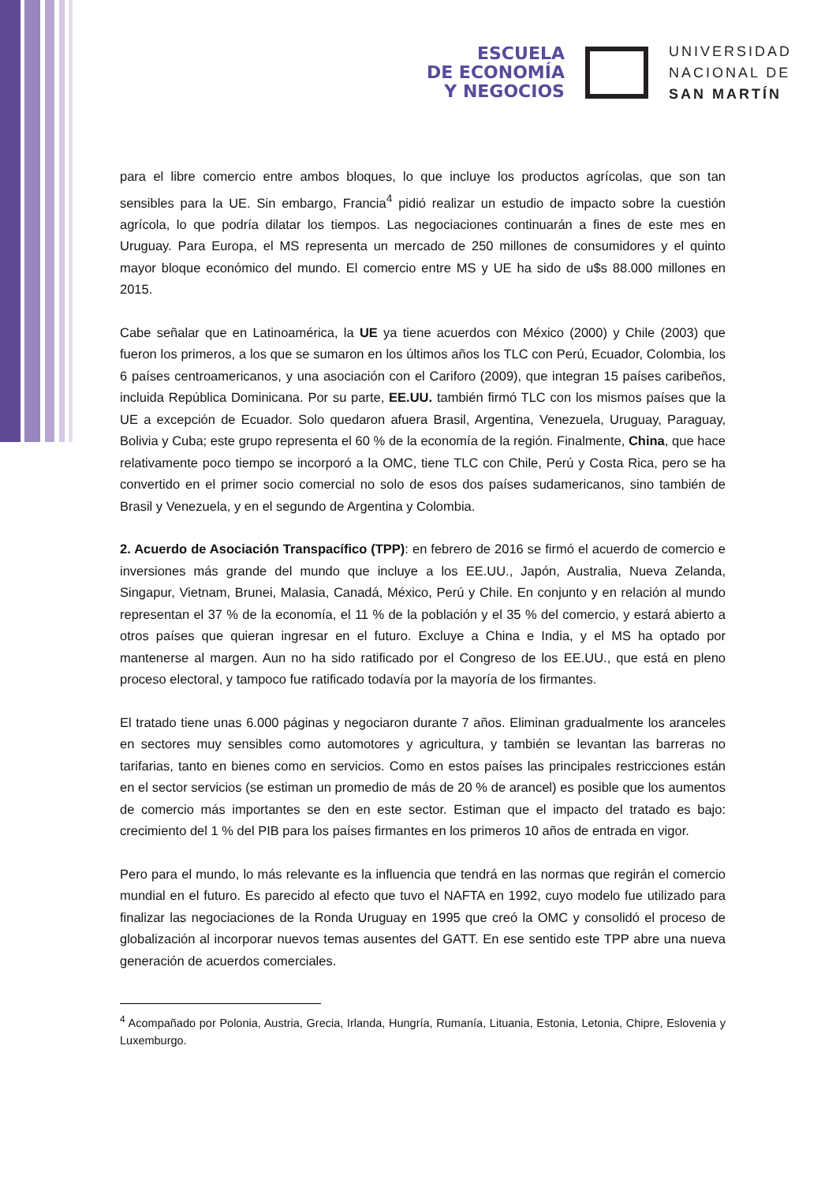ESCUELA
DE ECONOMÍA
Y NEGOCIOS
UNIVERSIDAD
NACIONAL DE
SAN MARTÍN
para el libre comercio entre ambos bloques, lo que incluye los productos agrícolas, que son tan sensibles para la UE. Sin embargo, Francia<sup>4</sup> pidió realizar un estudio de impacto sobre la cuestión agrícola, lo que podría dilatar los tiempos. Las negociaciones continuarán a fines de este mes en Uruguay. Para Europa, el MS representa un mercado de 250 millones de consumidores y el quinto mayor bloque económico del mundo. El comercio entre MS y UE ha sido de u$s 88.000 millones en 2015.
Cabe señalar que en Latinoamérica, la UE ya tiene acuerdos con México (2000) y Chile (2003) que fueron los primeros, a los que se sumaron en los últimos años los TLC con Perú, Ecuador, Colombia, los 6 países centroamericanos, y una asociación con el Cariforo (2009), que integran 15 países caribeños, incluida República Dominicana. Por su parte, EE.UU. también firmó TLC con los mismos países que la UE a excepción de Ecuador. Solo quedaron afuera Brasil, Argentina, Venezuela, Uruguay, Paraguay, Bolivia y Cuba; este grupo representa el 60 % de la economía de la región. Finalmente, China, que hace relativamente poco tiempo se incorporó a la OMC, tiene TLC con Chile, Perú y Costa Rica, pero se ha convertido en el primer socio comercial no solo de esos dos países sudamericanos, sino también de Brasil y Venezuela, y en el segundo de Argentina y Colombia.
2. Acuerdo de Asociación Transpacífico (TPP): en febrero de 2016 se firmó el acuerdo de comercio e inversiones más grande del mundo que incluye a los EE.UU., Japón, Australia, Nueva Zelanda, Singapur, Vietnam, Brunei, Malasia, Canadá, México, Perú y Chile. En conjunto y en relación al mundo representan el 37 % de la economía, el 11 % de la población y el 35 % del comercio, y estará abierto a otros países que quieran ingresar en el futuro. Excluye a China e India, y el MS ha optado por mantenerse al margen. Aun no ha sido ratificado por el Congreso de los EE.UU., que está en pleno proceso electoral, y tampoco fue ratificado todavía por la mayoría de los firmantes.
El tratado tiene unas 6.000 páginas y negociaron durante 7 años. Eliminan gradualmente los aranceles en sectores muy sensibles como automotores y agricultura, y también se levantan las barreras no tarifarias, tanto en bienes como en servicios. Como en estos países las principales restricciones están en el sector servicios (se estiman un promedio de más de 20 % de arancel) es posible que los aumentos de comercio más importantes se den en este sector. Estiman que el impacto del tratado es bajo: crecimiento del 1 % del PIB para los países firmantes en los primeros 10 años de entrada en vigor.
Pero para el mundo, lo más relevante es la influencia que tendrá en las normas que regirán el comercio mundial en el futuro. Es parecido al efecto que tuvo el NAFTA en 1992, cuyo modelo fue utilizado para finalizar las negociaciones de la Ronda Uruguay en 1995 que creó la OMC y consolidó el proceso de globalización al incorporar nuevos temas ausentes del GATT. En ese sentido este TPP abre una nueva generación de acuerdos comerciales.
<sup>4</sup> Acompañado por Polonia, Austria, Grecia, Irlanda, Hungría, Rumanía, Lituania, Estonia, Letonia, Chipre, Eslovenia y Luxemburgo.